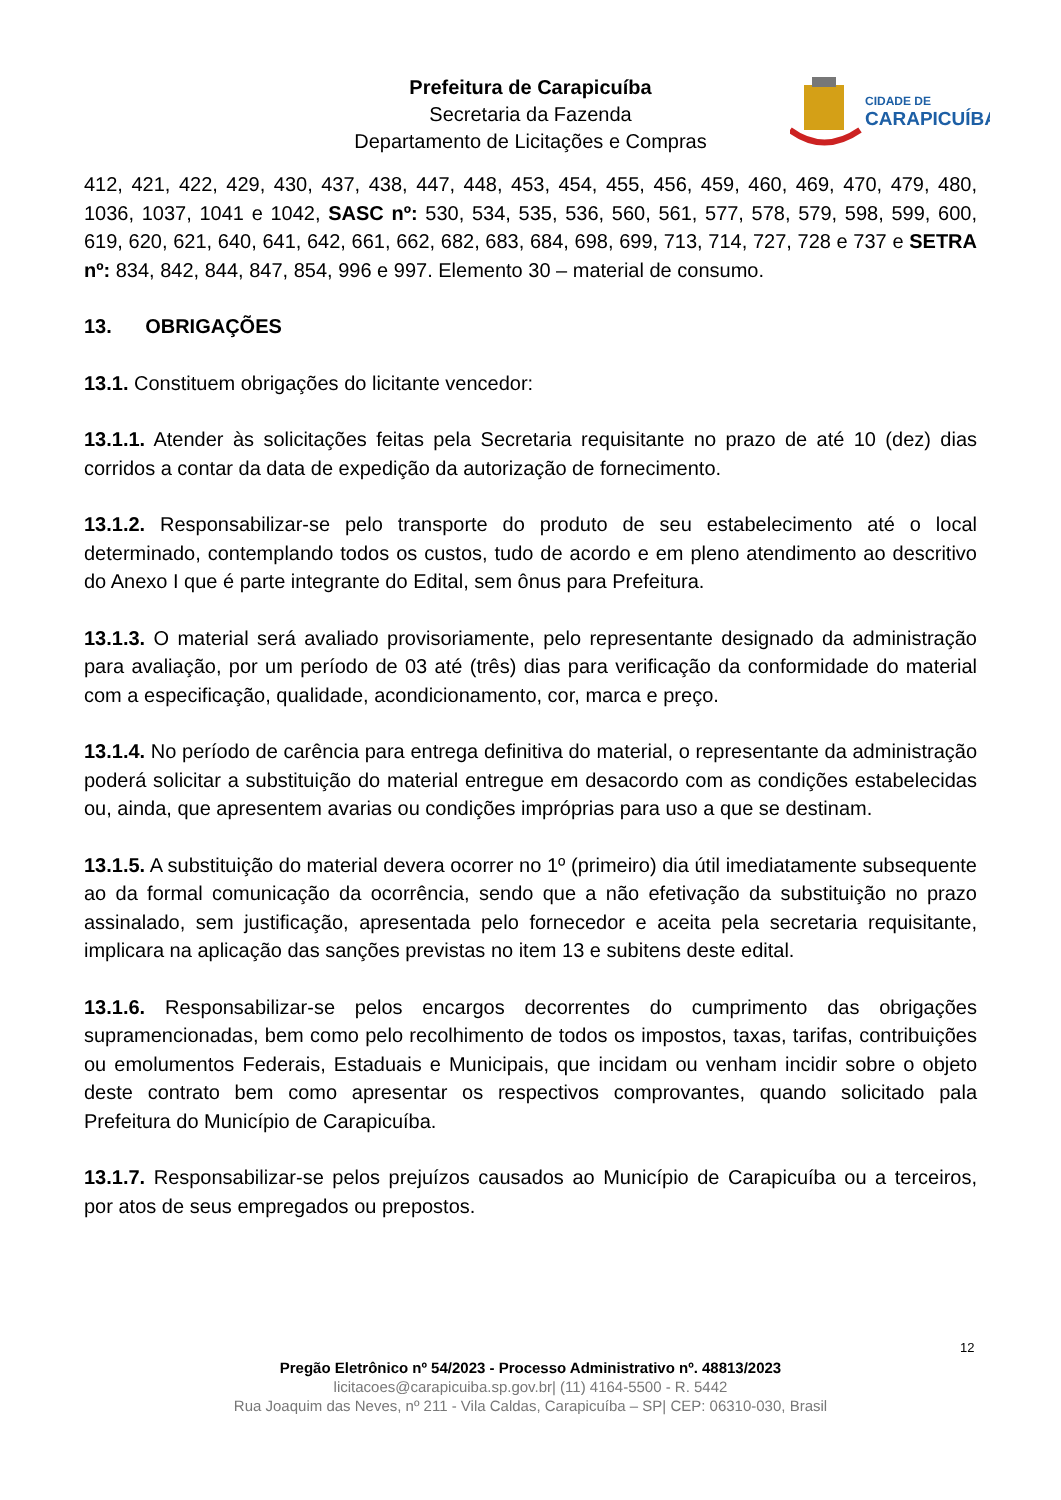Prefeitura de Carapicuíba
Secretaria da Fazenda
Departamento de Licitações e Compras
CIDADE DE
CARAPICUÍBA
412, 421, 422, 429, 430, 437, 438, 447, 448, 453, 454, 455, 456, 459, 460, 469, 470, 479, 480, 1036, 1037, 1041 e 1042, SASC nº: 530, 534, 535, 536, 560, 561, 577, 578, 579, 598, 599, 600, 619, 620, 621, 640, 641, 642, 661, 662, 682, 683, 684, 698, 699, 713, 714, 727, 728 e 737 e SETRA nº: 834, 842, 844, 847, 854, 996 e 997. Elemento 30 – material de consumo.
13. OBRIGAÇÕES
13.1. Constituem obrigações do licitante vencedor:
13.1.1. Atender às solicitações feitas pela Secretaria requisitante no prazo de até 10 (dez) dias corridos a contar da data de expedição da autorização de fornecimento.
13.1.2. Responsabilizar-se pelo transporte do produto de seu estabelecimento até o local determinado, contemplando todos os custos, tudo de acordo e em pleno atendimento ao descritivo do Anexo I que é parte integrante do Edital, sem ônus para Prefeitura.
13.1.3. O material será avaliado provisoriamente, pelo representante designado da administração para avaliação, por um período de 03 até (três) dias para verificação da conformidade do material com a especificação, qualidade, acondicionamento, cor, marca e preço.
13.1.4. No período de carência para entrega definitiva do material, o representante da administração poderá solicitar a substituição do material entregue em desacordo com as condições estabelecidas ou, ainda, que apresentem avarias ou condições impróprias para uso a que se destinam.
13.1.5. A substituição do material devera ocorrer no 1º (primeiro) dia útil imediatamente subsequente ao da formal comunicação da ocorrência, sendo que a não efetivação da substituição no prazo assinalado, sem justificação, apresentada pelo fornecedor e aceita pela secretaria requisitante, implicara na aplicação das sanções previstas no item 13 e subitens deste edital.
13.1.6. Responsabilizar-se pelos encargos decorrentes do cumprimento das obrigações supramencionadas, bem como pelo recolhimento de todos os impostos, taxas, tarifas, contribuições ou emolumentos Federais, Estaduais e Municipais, que incidam ou venham incidir sobre o objeto deste contrato bem como apresentar os respectivos comprovantes, quando solicitado pala Prefeitura do Município de Carapicuíba.
13.1.7. Responsabilizar-se pelos prejuízos causados ao Município de Carapicuíba ou a terceiros, por atos de seus empregados ou prepostos.
12
Pregão Eletrônico nº 54/2023 - Processo Administrativo nº. 48813/2023
licitacoes@carapicuiba.sp.gov.br| (11) 4164-5500 - R. 5442
Rua Joaquim das Neves, nº 211 - Vila Caldas, Carapicuíba – SP| CEP: 06310-030, Brasil